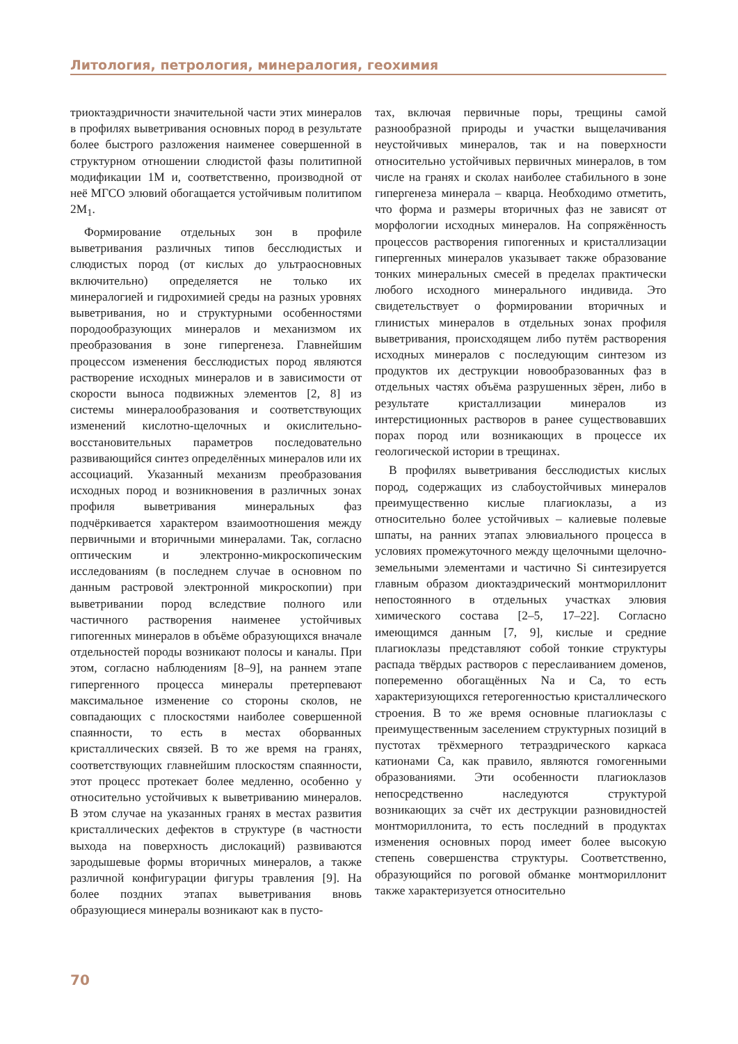Литология, петрология, минералогия, геохимия
триоктаэдричности значительной части этих минералов в профилях выветривания основных пород в результате более быстрого разложения наименее совершенной в структурном отношении слюдистой фазы политипной модификации 1М и, соответственно, производной от неё МГСО элювий обогащается устойчивым политипом 2М<sub>1</sub>.
Формирование отдельных зон в профиле выветривания различных типов бесслюдистых и слюдистых пород (от кислых до ультраосновных включительно) определяется не только их минералогией и гидрохимией среды на разных уровнях выветривания, но и структурными особенностями породообразующих минералов и механизмом их преобразования в зоне гипергенеза. Главнейшим процессом изменения бесслюдистых пород являются растворение исходных минералов и в зависимости от скорости выноса подвижных элементов [2, 8] из системы минералообразования и соответствующих изменений кислотно-щелочных и окислительно-восстановительных параметров последовательно развивающийся синтез определённых минералов или их ассоциаций. Указанный механизм преобразования исходных пород и возникновения в различных зонах профиля выветривания минеральных фаз подчёркивается характером взаимоотношения между первичными и вторичными минералами. Так, согласно оптическим и электронно-микроскопическим исследованиям (в последнем случае в основном по данным растровой электронной микроскопии) при выветривании пород вследствие полного или частичного растворения наименее устойчивых гипогенных минералов в объёме образующихся вначале отдельностей породы возникают полосы и каналы. При этом, согласно наблюдениям [8–9], на раннем этапе гипергенного процесса минералы претерпевают максимальное изменение со стороны сколов, не совпадающих с плоскостями наиболее совершенной спаянности, то есть в местах оборванных кристаллических связей. В то же время на гранях, соответствующих главнейшим плоскостям спаянности, этот процесс протекает более медленно, особенно у относительно устойчивых к выветриванию минералов. В этом случае на указанных гранях в местах развития кристаллических дефектов в структуре (в частности выхода на поверхность дислокаций) развиваются зародышевые формы вторичных минералов, а также различной конфигурации фигуры травления [9]. На более поздних этапах выветривания вновь образующиеся минералы возникают как в пусто-
тах, включая первичные поры, трещины самой разнообразной природы и участки выщелачивания неустойчивых минералов, так и на поверхности относительно устойчивых первичных минералов, в том числе на гранях и сколах наиболее стабильного в зоне гипергенеза минерала – кварца. Необходимо отметить, что форма и размеры вторичных фаз не зависят от морфологии исходных минералов. На сопряжённость процессов растворения гипогенных и кристаллизации гипергенных минералов указывает также образование тонких минеральных смесей в пределах практически любого исходного минерального индивида. Это свидетельствует о формировании вторичных и глинистых минералов в отдельных зонах профиля выветривания, происходящем либо путём растворения исходных минералов с последующим синтезом из продуктов их деструкции новообразованных фаз в отдельных частях объёма разрушенных зёрен, либо в результате кристаллизации минералов из интерстиционных растворов в ранее существовавших порах пород или возникающих в процессе их геологической истории в трещинах.
В профилях выветривания бесслюдистых кислых пород, содержащих из слабоустойчивых минералов преимущественно кислые плагиоклазы, а из относительно более устойчивых – калиевые полевые шпаты, на ранних этапах элювиального процесса в условиях промежуточного между щелочными щелочно-земельными элементами и частично Si синтезируется главным образом диоктаэдрический монтмориллонит непостоянного в отдельных участках элювия химического состава [2–5, 17–22]. Согласно имеющимся данным [7, 9], кислые и средние плагиоклазы представляют собой тонкие структуры распада твёрдых растворов с переслаиванием доменов, попеременно обогащённых Na и Ca, то есть характеризующихся гетерогенностью кристаллического строения. В то же время основные плагиоклазы с преимущественным заселением структурных позиций в пустотах трёхмерного тетраэдрического каркаса катионами Ca, как правило, являются гомогенными образованиями. Эти особенности плагиоклазов непосредственно наследуются структурой возникающих за счёт их деструкции разновидностей монтмориллонита, то есть последний в продуктах изменения основных пород имеет более высокую степень совершенства структуры. Соответственно, образующийся по роговой обманке монтмориллонит также характеризуется относительно
70